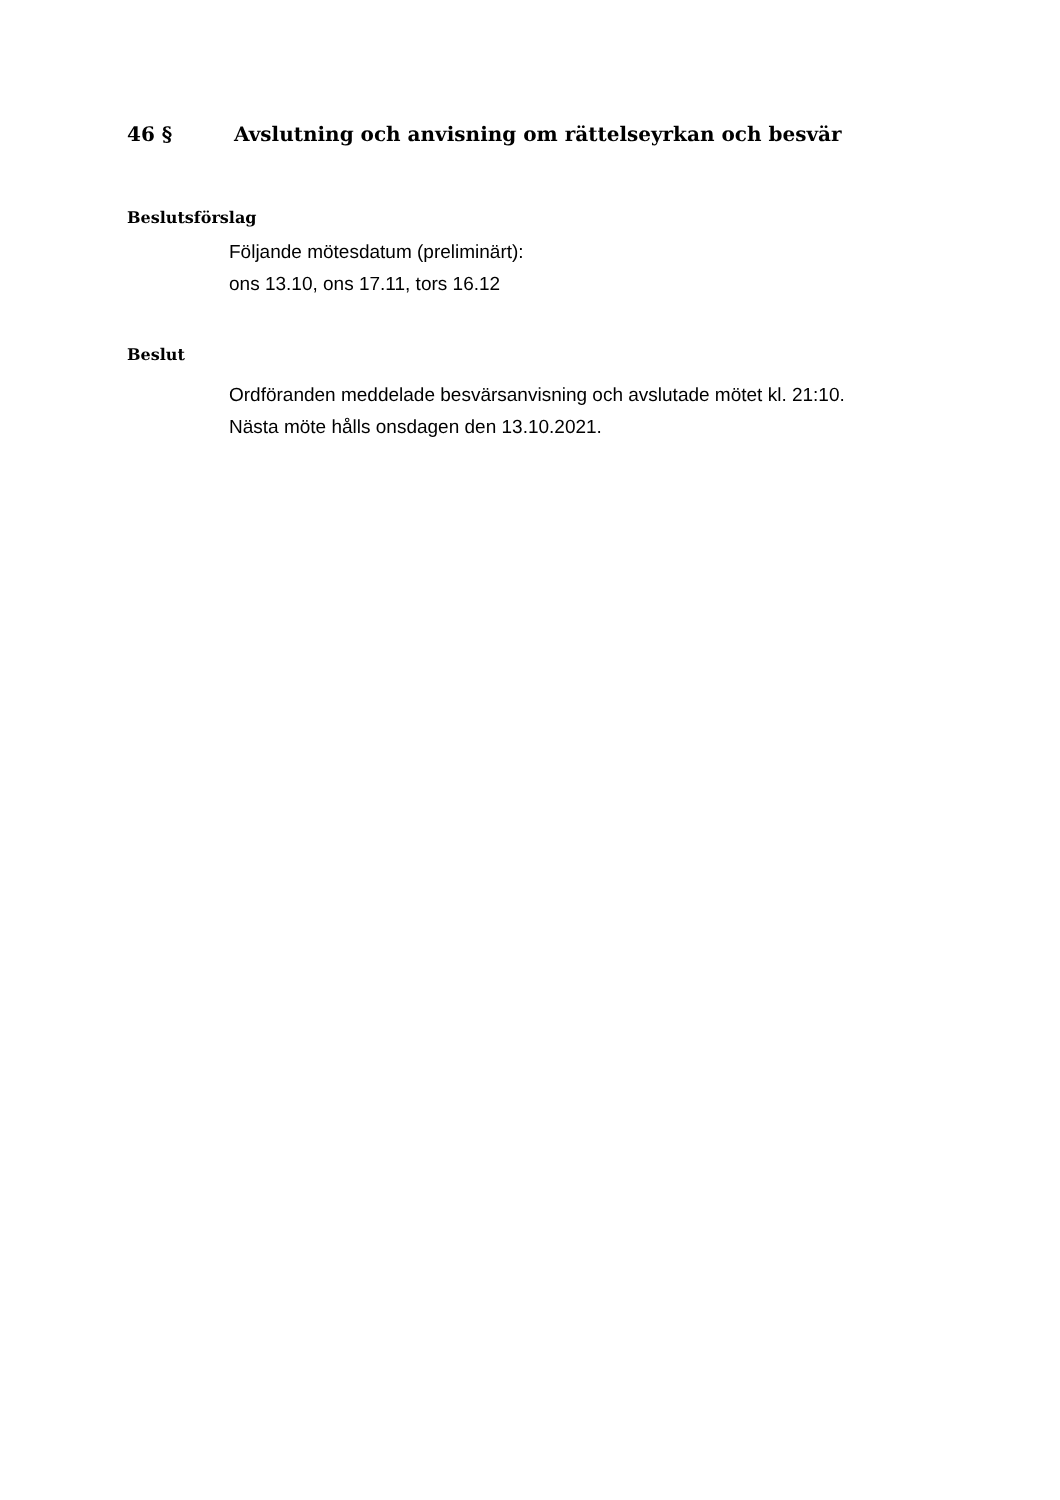46 § Avslutning och anvisning om rättelseyrkan och besvär
Beslutsförslag
Följande mötesdatum (preliminärt):
ons 13.10, ons 17.11, tors 16.12
Beslut
Ordföranden meddelade besvärsanvisning och avslutade mötet kl. 21:10.
Nästa möte hålls onsdagen den 13.10.2021.